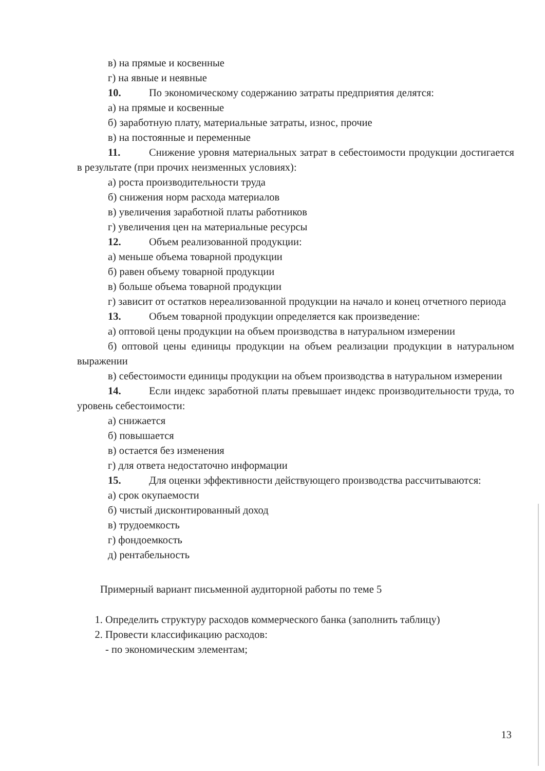в) на прямые и косвенные
г) на явные и неявные
10. По экономическому содержанию затраты предприятия делятся:
а) на прямые и косвенные
б) заработную плату, материальные затраты, износ, прочие
в) на постоянные и переменные
11. Снижение уровня материальных затрат в себестоимости продукции достигается в результате (при прочих неизменных условиях):
а) роста производительности труда
б) снижения норм расхода материалов
в) увеличения заработной платы работников
г) увеличения цен на материальные ресурсы
12. Объем реализованной продукции:
а) меньше объема товарной продукции
б) равен объему товарной продукции
в) больше объема товарной продукции
г) зависит от остатков нереализованной продукции на начало и конец отчетного периода
13. Объем товарной продукции определяется как произведение:
а) оптовой цены продукции на объем производства в натуральном измерении
б) оптовой цены единицы продукции на объем реализации продукции в натуральном выражении
в) себестоимости единицы продукции на объем производства в натуральном измерении
14. Если индекс заработной платы превышает индекс производительности труда, то уровень себестоимости:
а) снижается
б) повышается
в) остается без изменения
г) для ответа недостаточно информации
15. Для оценки эффективности действующего производства рассчитываются:
а) срок окупаемости
б) чистый дисконтированный доход
в) трудоемкость
г) фондоемкость
д) рентабельность
Примерный вариант письменной аудиторной работы по теме 5
1. Определить структуру расходов коммерческого банка (заполнить таблицу)
2. Провести классификацию расходов:
- по экономическим элементам;
13